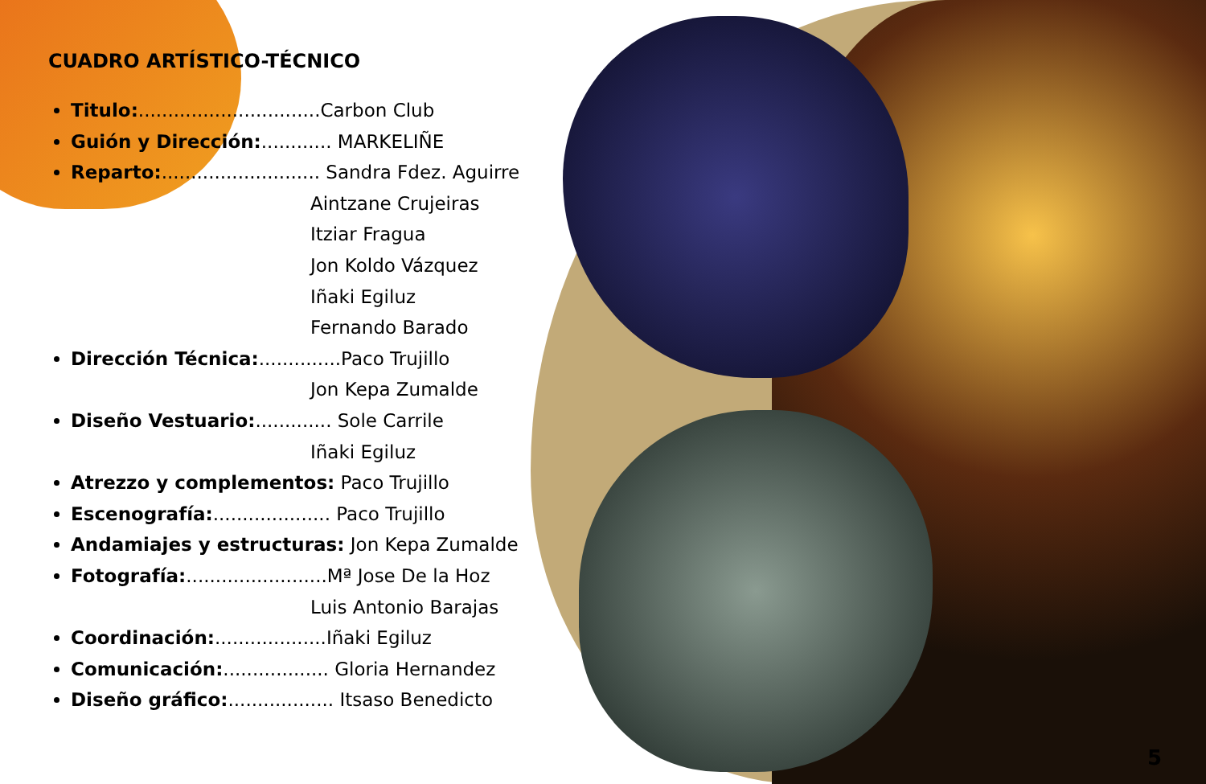CUADRO ARTÍSTICO-TÉCNICO
Titulo:...............................Carbon Club
Guión y Dirección:............ MARKELIÑE
Reparto:........................... Sandra Fdez. Aguirre
Aintzane Crujeiras
Itziar Fragua
Jon Koldo Vázquez
Iñaki Egiluz
Fernando Barado
Dirección Técnica:..............Paco Trujillo
Jon Kepa Zumalde
Diseño Vestuario:............. Sole Carrile
Iñaki Egiluz
Atrezzo y complementos: Paco Trujillo
Escenografía:.................... Paco Trujillo
Andamiajes y estructuras: Jon Kepa Zumalde
Fotografía:........................Mª Jose De la Hoz
Luis Antonio Barajas
Coordinación:...................Iñaki Egiluz
Comunicación:.................. Gloria Hernandez
Diseño gráfico:.................. Itsaso Benedicto
5